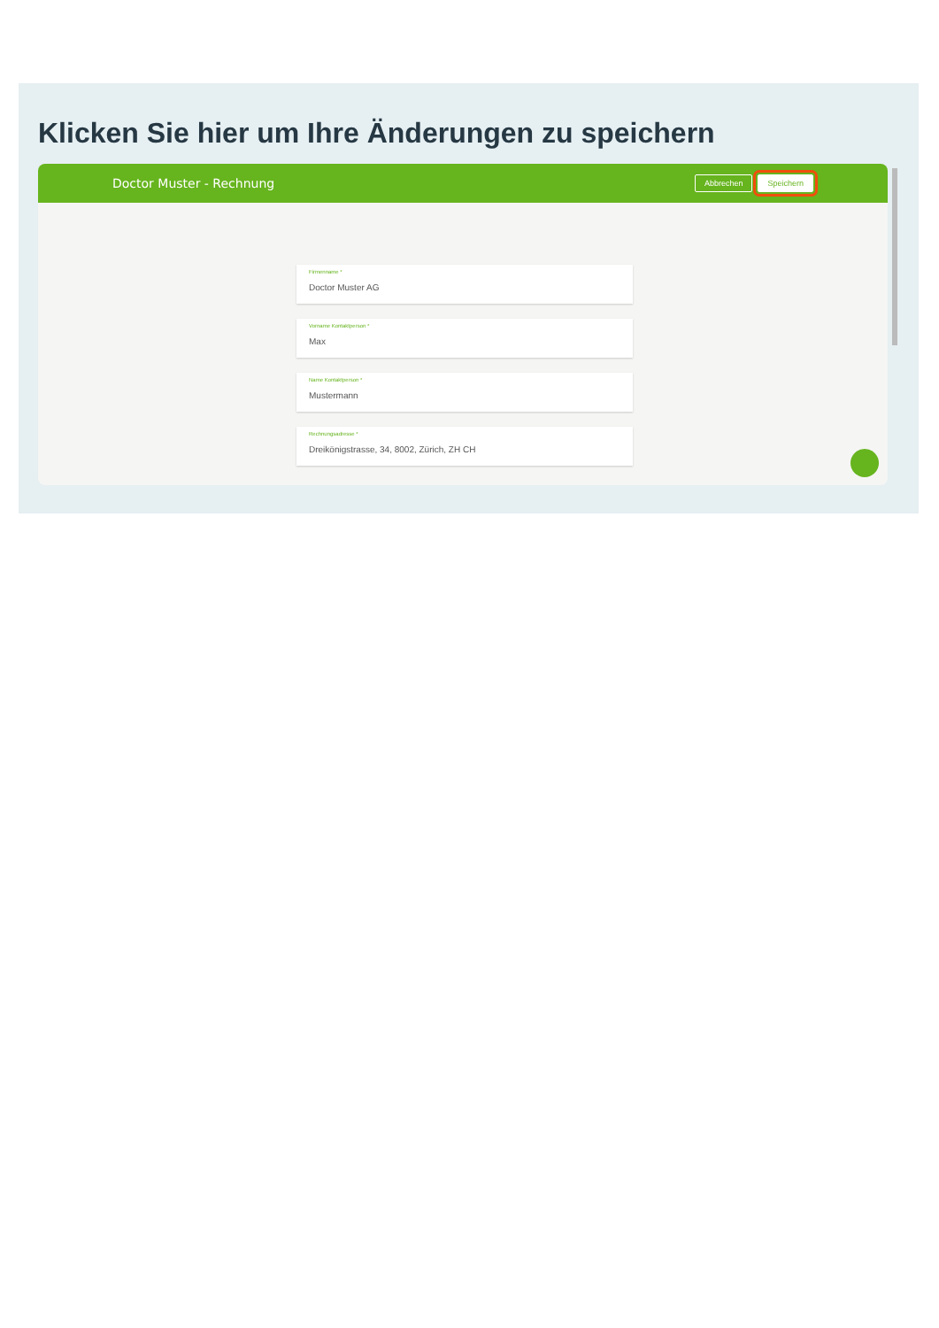Klicken Sie hier um Ihre Änderungen zu speichern
Doctor Muster - Rechnung
Abbrechen Speichern
Firmenname *
Doctor Muster AG
Vorname Kontaktperson *
Max
Name Kontaktperson *
Mustermann
Rechnungsadresse *
Dreikönigstrasse, 34, 8002, Zürich, ZH CH